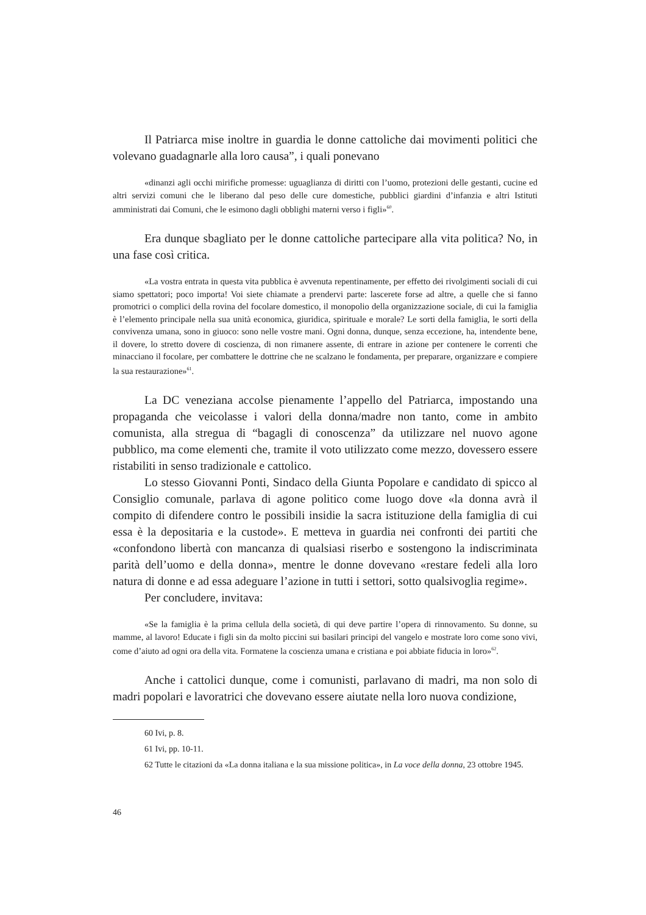Il Patriarca mise inoltre in guardia le donne cattoliche dai movimenti politici che volevano guadagnarle alla loro causa”, i quali ponevano
«dinanzi agli occhi mirifiche promesse: uguaglianza di diritti con l’uomo, protezioni delle gestanti, cucine ed altri servizi comuni che le liberano dal peso delle cure domestiche, pubblici giardini d’infanzia e altri Istituti amministrati dai Comuni, che le esimono dagli obblighi materni verso i figli»<sup>60</sup>.
Era dunque sbagliato per le donne cattoliche partecipare alla vita politica? No, in una fase così critica.
«La vostra entrata in questa vita pubblica è avvenuta repentinamente, per effetto dei rivolgimenti sociali di cui siamo spettatori; poco importa! Voi siete chiamate a prendervi parte: lascerete forse ad altre, a quelle che si fanno promotrici o complici della rovina del focolare domestico, il monopolio della organizzazione sociale, di cui la famiglia è l’elemento principale nella sua unità economica, giuridica, spirituale e morale? Le sorti della famiglia, le sorti della convivenza umana, sono in giuoco: sono nelle vostre mani. Ogni donna, dunque, senza eccezione, ha, intendente bene, il dovere, lo stretto dovere di coscienza, di non rimanere assente, di entrare in azione per contenere le correnti che minacciano il focolare, per combattere le dottrine che ne scalzano le fondamenta, per preparare, organizzare e compiere la sua restaurazione»<sup>61</sup>.
La DC veneziana accolse pienamente l’appello del Patriarca, impostando una propaganda che veicolasse i valori della donna/madre non tanto, come in ambito comunista, alla stregua di “bagagli di conoscenza” da utilizzare nel nuovo agone pubblico, ma come elementi che, tramite il voto utilizzato come mezzo, dovessero essere ristabiliti in senso tradizionale e cattolico.
Lo stesso Giovanni Ponti, Sindaco della Giunta Popolare e candidato di spicco al Consiglio comunale, parlava di agone politico come luogo dove «la donna avrà il compito di difendere contro le possibili insidie la sacra istituzione della famiglia di cui essa è la depositaria e la custode». E metteva in guardia nei confronti dei partiti che «confondono libertà con mancanza di qualsiasi riserbo e sostengono la indiscriminata parità dell’uomo e della donna», mentre le donne dovevano «restare fedeli alla loro natura di donne e ad essa adeguare l’azione in tutti i settori, sotto qualsivoglia regime».
Per concludere, invitava:
«Se la famiglia è la prima cellula della società, di qui deve partire l’opera di rinnovamento. Su donne, su mamme, al lavoro! Educate i figli sin da molto piccini sui basilari principi del vangelo e mostrate loro come sono vivi, come d’aiuto ad ogni ora della vita. Formatene la coscienza umana e cristiana e poi abbiate fiducia in loro»<sup>62</sup>.
Anche i cattolici dunque, come i comunisti, parlavano di madri, ma non solo di madri popolari e lavoratrici che dovevano essere aiutate nella loro nuova condizione,
60 Ivi, p. 8.
61 Ivi, pp. 10-11.
62 Tutte le citazioni da «La donna italiana e la sua missione politica», in La voce della donna, 23 ottobre 1945.
46